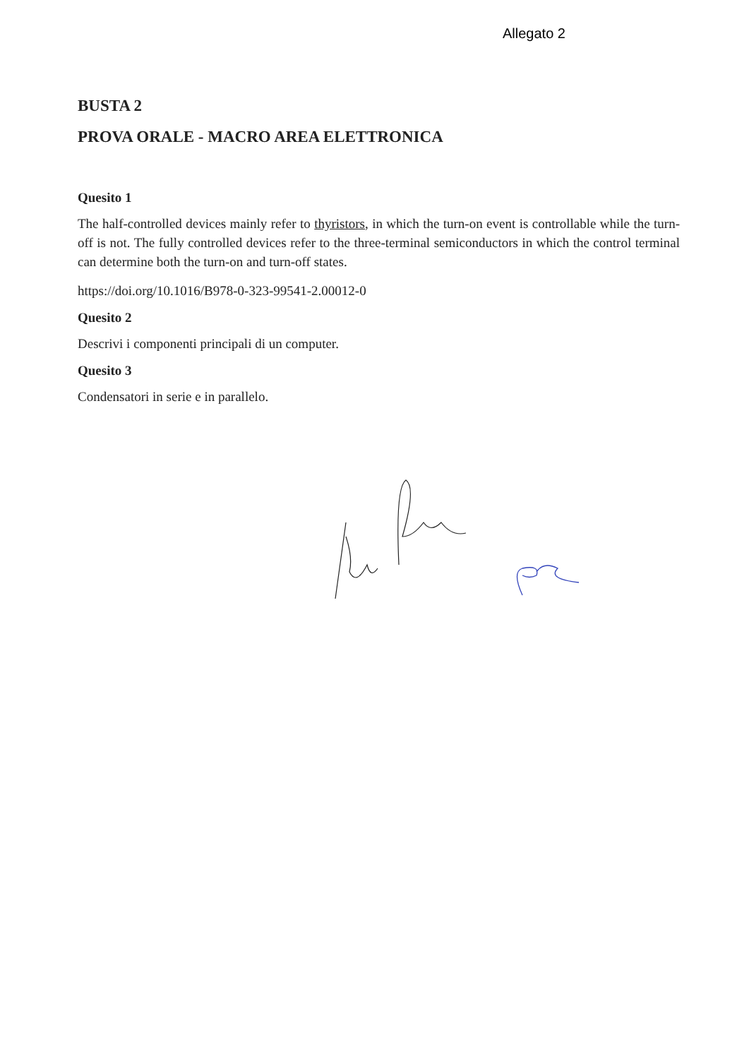Allegato 2
BUSTA 2
PROVA ORALE - MACRO AREA ELETTRONICA
Quesito 1
The half-controlled devices mainly refer to thyristors, in which the turn-on event is controllable while the turn-off is not. The fully controlled devices refer to the three-terminal semiconductors in which the control terminal can determine both the turn-on and turn-off states.
https://doi.org/10.1016/B978-0-323-99541-2.00012-0
Quesito 2
Descrivi i componenti principali di un computer.
Quesito 3
Condensatori in serie e in parallelo.